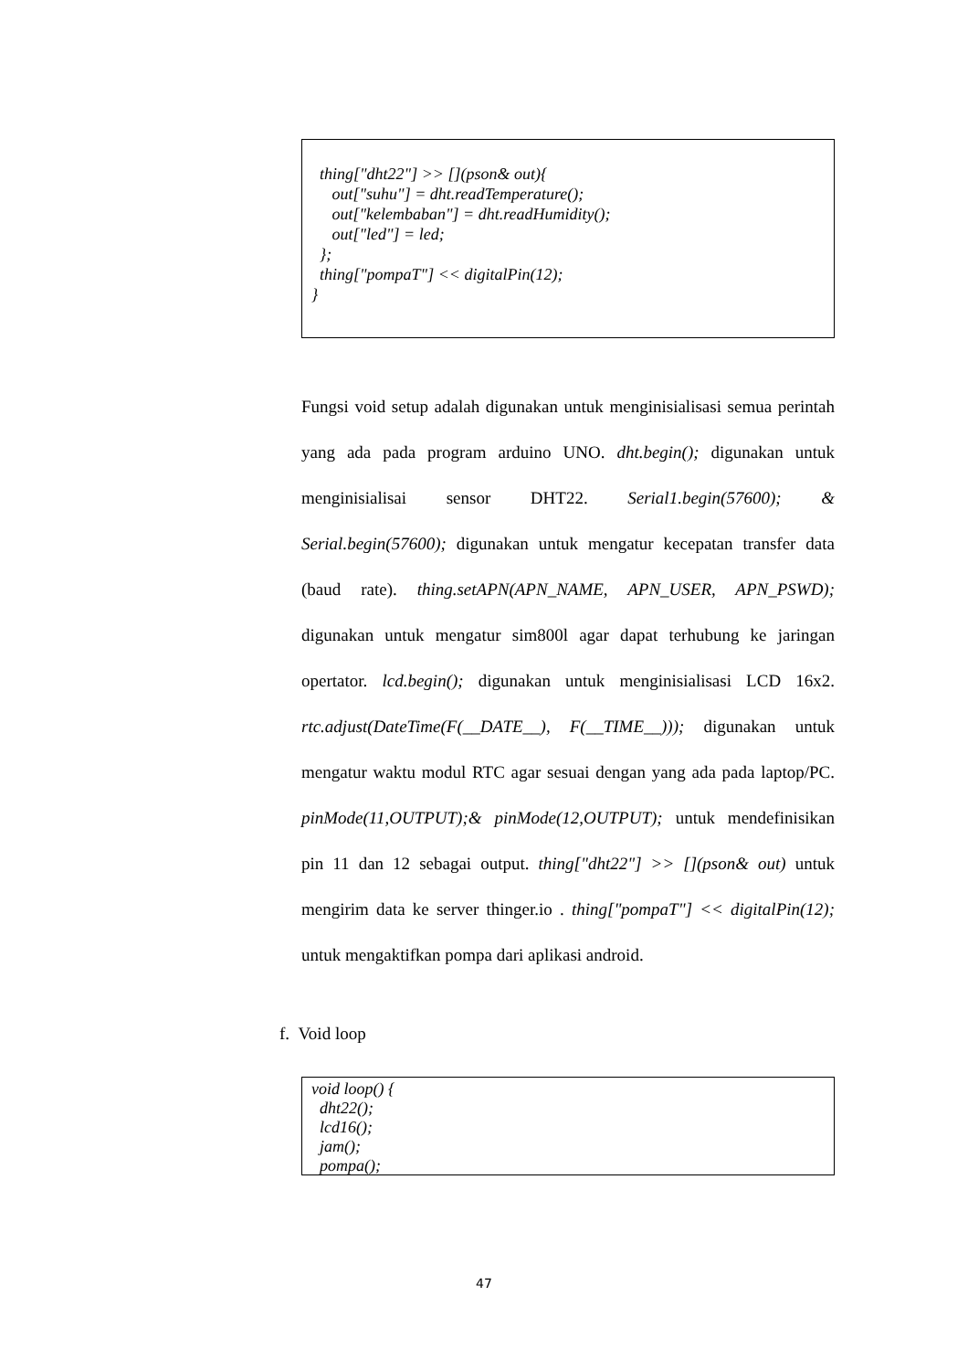thing["dht22"] >> [](pson& out){
out["suhu"] = dht.readTemperature();
out["kelembaban"] = dht.readHumidity();
out["led"] = led;
};
thing["pompaT"] << digitalPin(12);
}
Fungsi void setup adalah digunakan untuk menginisialisasi semua perintah yang ada pada program arduino UNO. dht.begin(); digunakan untuk menginisialisai sensor DHT22. Serial1.begin(57600); & Serial.begin(57600); digunakan untuk mengatur kecepatan transfer data (baud rate). thing.setAPN(APN_NAME, APN_USER, APN_PSWD); digunakan untuk mengatur sim800l agar dapat terhubung ke jaringan opertator. lcd.begin(); digunakan untuk menginisialisasi LCD 16x2. rtc.adjust(DateTime(F(__DATE__), F(__TIME__))); digunakan untuk mengatur waktu modul RTC agar sesuai dengan yang ada pada laptop/PC. pinMode(11,OUTPUT);& pinMode(12,OUTPUT); untuk mendefinisikan pin 11 dan 12 sebagai output. thing["dht22"] >> [](pson& out) untuk mengirim data ke server thinger.io . thing["pompaT"] << digitalPin(12); untuk mengaktifkan pompa dari aplikasi android.
f. Void loop
void loop() {
dht22();
lcd16();
jam();
pompa();
47